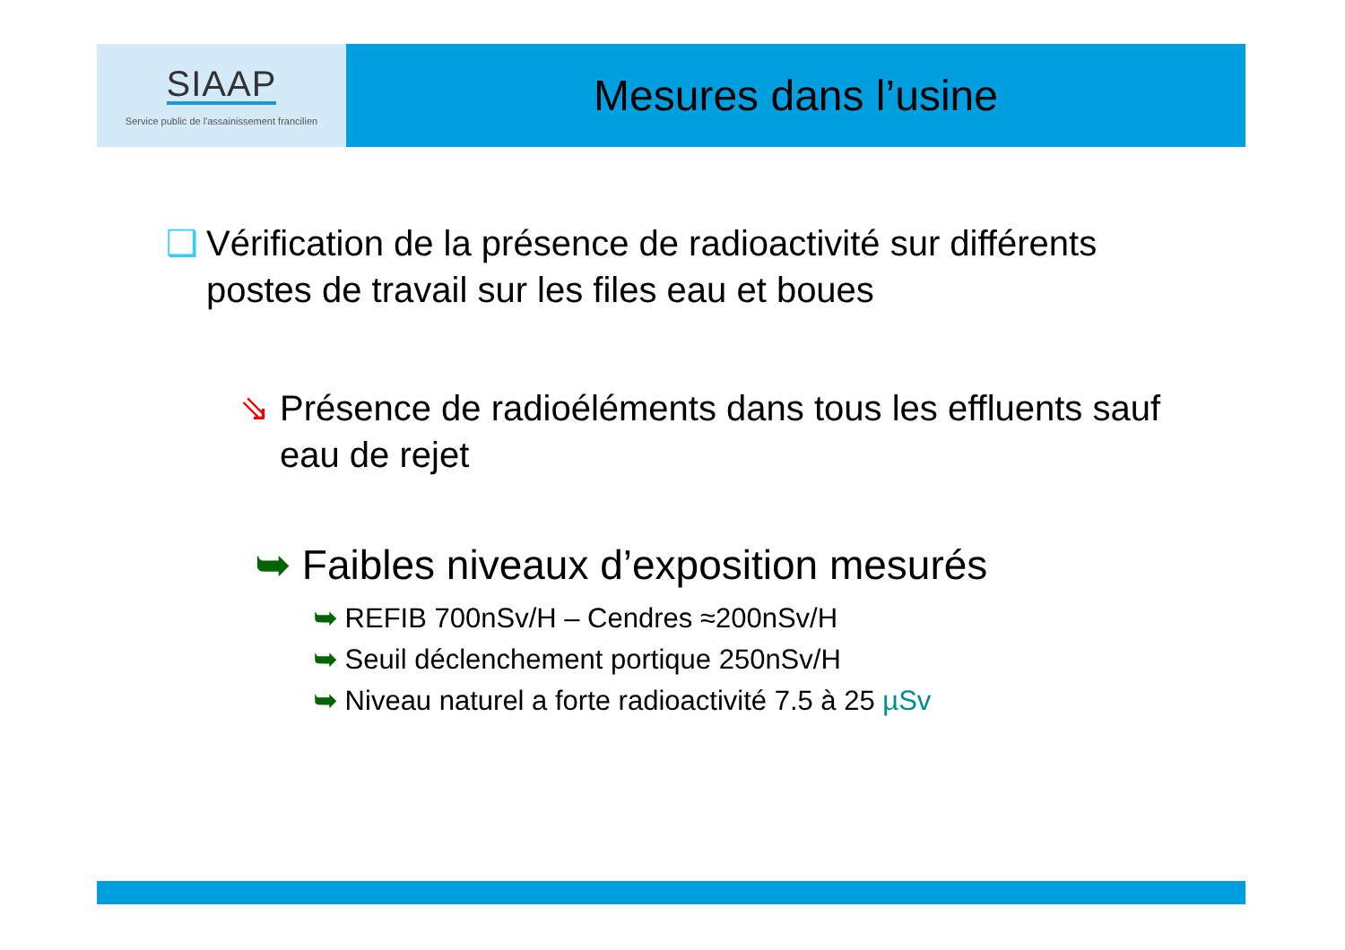SIAAP
Service public de l'assainissement francilien
Mesures dans l’usine
❑ Vérification de la présence de radioactivité sur différents postes de travail sur les files eau et boues
⇘ Présence de radioéléments dans tous les effluents sauf eau de rejet
➥ Faibles niveaux d’exposition mesurés
➥ REFIB 700nSv/H – Cendres ≈200nSv/H
➥ Seuil déclenchement portique 250nSv/H
➥ Niveau naturel a forte radioactivité 7.5 à 25 µSv